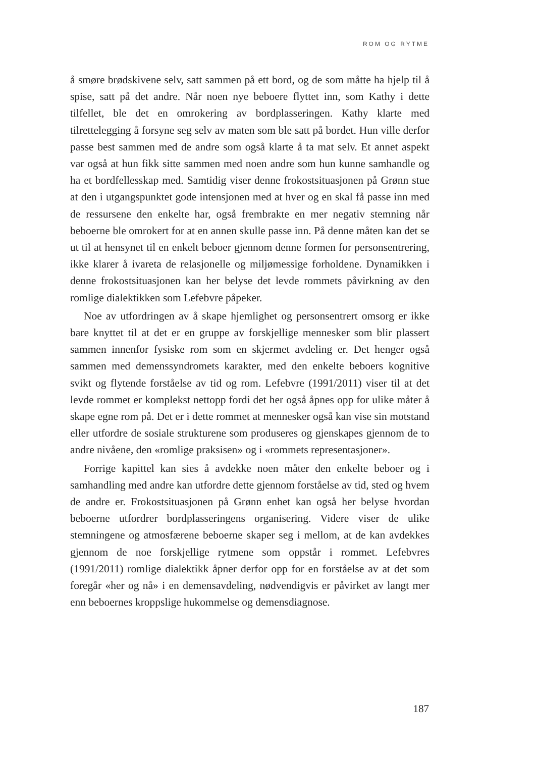ROM OG RYTME
å smøre brødskivene selv, satt sammen på ett bord, og de som måtte ha hjelp til å spise, satt på det andre. Når noen nye beboere flyttet inn, som Kathy i dette tilfellet, ble det en omrokering av bordplasseringen. Kathy klarte med tilrettelegging å forsyne seg selv av maten som ble satt på bordet. Hun ville derfor passe best sammen med de andre som også klarte å ta mat selv. Et annet aspekt var også at hun fikk sitte sammen med noen andre som hun kunne samhandle og ha et bordfellesskap med. Samtidig viser denne frokostsituasjonen på Grønn stue at den i utgangspunktet gode intensjonen med at hver og en skal få passe inn med de ressursene den enkelte har, også frembrakte en mer negativ stemning når beboerne ble omrokert for at en annen skulle passe inn. På denne måten kan det se ut til at hensynet til en enkelt beboer gjennom denne formen for personsentrering, ikke klarer å ivareta de relasjonelle og miljømessige forholdene. Dynamikken i denne frokostsituasjonen kan her belyse det levde rommets påvirkning av den romlige dialektikken som Lefebvre påpeker.
Noe av utfordringen av å skape hjemlighet og personsentrert omsorg er ikke bare knyttet til at det er en gruppe av forskjellige mennesker som blir plassert sammen innenfor fysiske rom som en skjermet avdeling er. Det henger også sammen med demenssyndromets karakter, med den enkelte beboers kognitive svikt og flytende forståelse av tid og rom. Lefebvre (1991/2011) viser til at det levde rommet er komplekst nettopp fordi det her også åpnes opp for ulike måter å skape egne rom på. Det er i dette rommet at mennesker også kan vise sin motstand eller utfordre de sosiale strukturene som produseres og gjenskapes gjennom de to andre nivåene, den «romlige praksisen» og i «rommets representasjoner».
Forrige kapittel kan sies å avdekke noen måter den enkelte beboer og i samhandling med andre kan utfordre dette gjennom forståelse av tid, sted og hvem de andre er. Frokostsituasjonen på Grønn enhet kan også her belyse hvordan beboerne utfordrer bordplasseringens organisering. Videre viser de ulike stemningene og atmosfærene beboerne skaper seg i mellom, at de kan avdekkes gjennom de noe forskjellige rytmene som oppstår i rommet. Lefebvres (1991/2011) romlige dialektikk åpner derfor opp for en forståelse av at det som foregår «her og nå» i en demensavdeling, nødvendigvis er påvirket av langt mer enn beboernes kroppslige hukommelse og demensdiagnose.
187